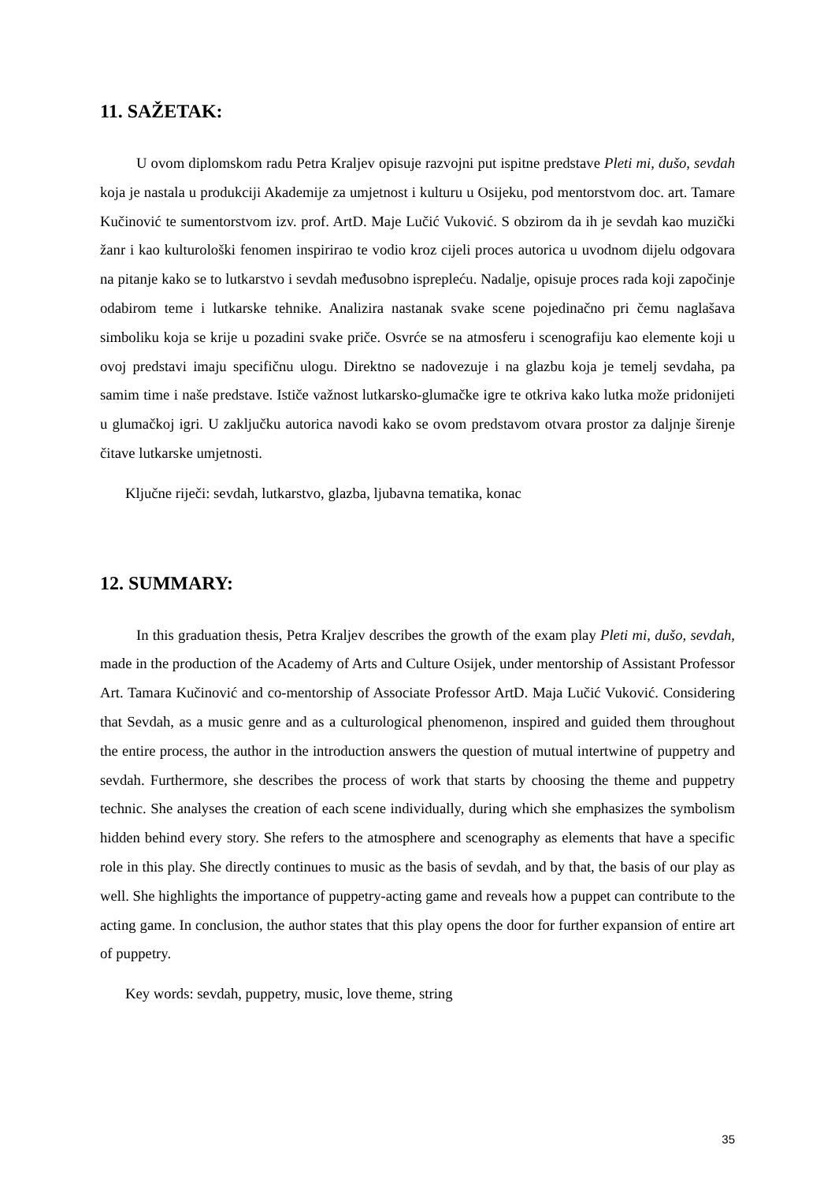11. SAŽETAK:
U ovom diplomskom radu Petra Kraljev opisuje razvojni put ispitne predstave Pleti mi, dušo, sevdah koja je nastala u produkciji Akademije za umjetnost i kulturu u Osijeku, pod mentorstvom doc. art. Tamare Kučinović te sumentorstvom izv. prof. ArtD. Maje Lučić Vuković. S obzirom da ih je sevdah kao muzički žanr i kao kulturološki fenomen inspirirao te vodio kroz cijeli proces autorica u uvodnom dijelu odgovara na pitanje kako se to lutkarstvo i sevdah međusobno isprepleću. Nadalje, opisuje proces rada koji započinje odabirom teme i lutkarske tehnike. Analizira nastanak svake scene pojedinačno pri čemu naglašava simboliku koja se krije u pozadini svake priče. Osvrće se na atmosferu i scenografiju kao elemente koji u ovoj predstavi imaju specifičnu ulogu. Direktno se nadovezuje i na glazbu koja je temelj sevdaha, pa samim time i naše predstave. Ističe važnost lutkarsko-glumačke igre te otkriva kako lutka može pridonijeti u glumačkoj igri. U zaključku autorica navodi kako se ovom predstavom otvara prostor za daljnje širenje čitave lutkarske umjetnosti.
Ključne riječi: sevdah, lutkarstvo, glazba, ljubavna tematika, konac
12. SUMMARY:
In this graduation thesis, Petra Kraljev describes the growth of the exam play Pleti mi, dušo, sevdah, made in the production of the Academy of Arts and Culture Osijek, under mentorship of Assistant Professor Art. Tamara Kučinović and co-mentorship of Associate Professor ArtD. Maja Lučić Vuković. Considering that Sevdah, as a music genre and as a culturological phenomenon, inspired and guided them throughout the entire process, the author in the introduction answers the question of mutual intertwine of puppetry and sevdah. Furthermore, she describes the process of work that starts by choosing the theme and puppetry technic. She analyses the creation of each scene individually, during which she emphasizes the symbolism hidden behind every story. She refers to the atmosphere and scenography as elements that have a specific role in this play. She directly continues to music as the basis of sevdah, and by that, the basis of our play as well. She highlights the importance of puppetry-acting game and reveals how a puppet can contribute to the acting game. In conclusion, the author states that this play opens the door for further expansion of entire art of puppetry.
Key words: sevdah, puppetry, music, love theme, string
35